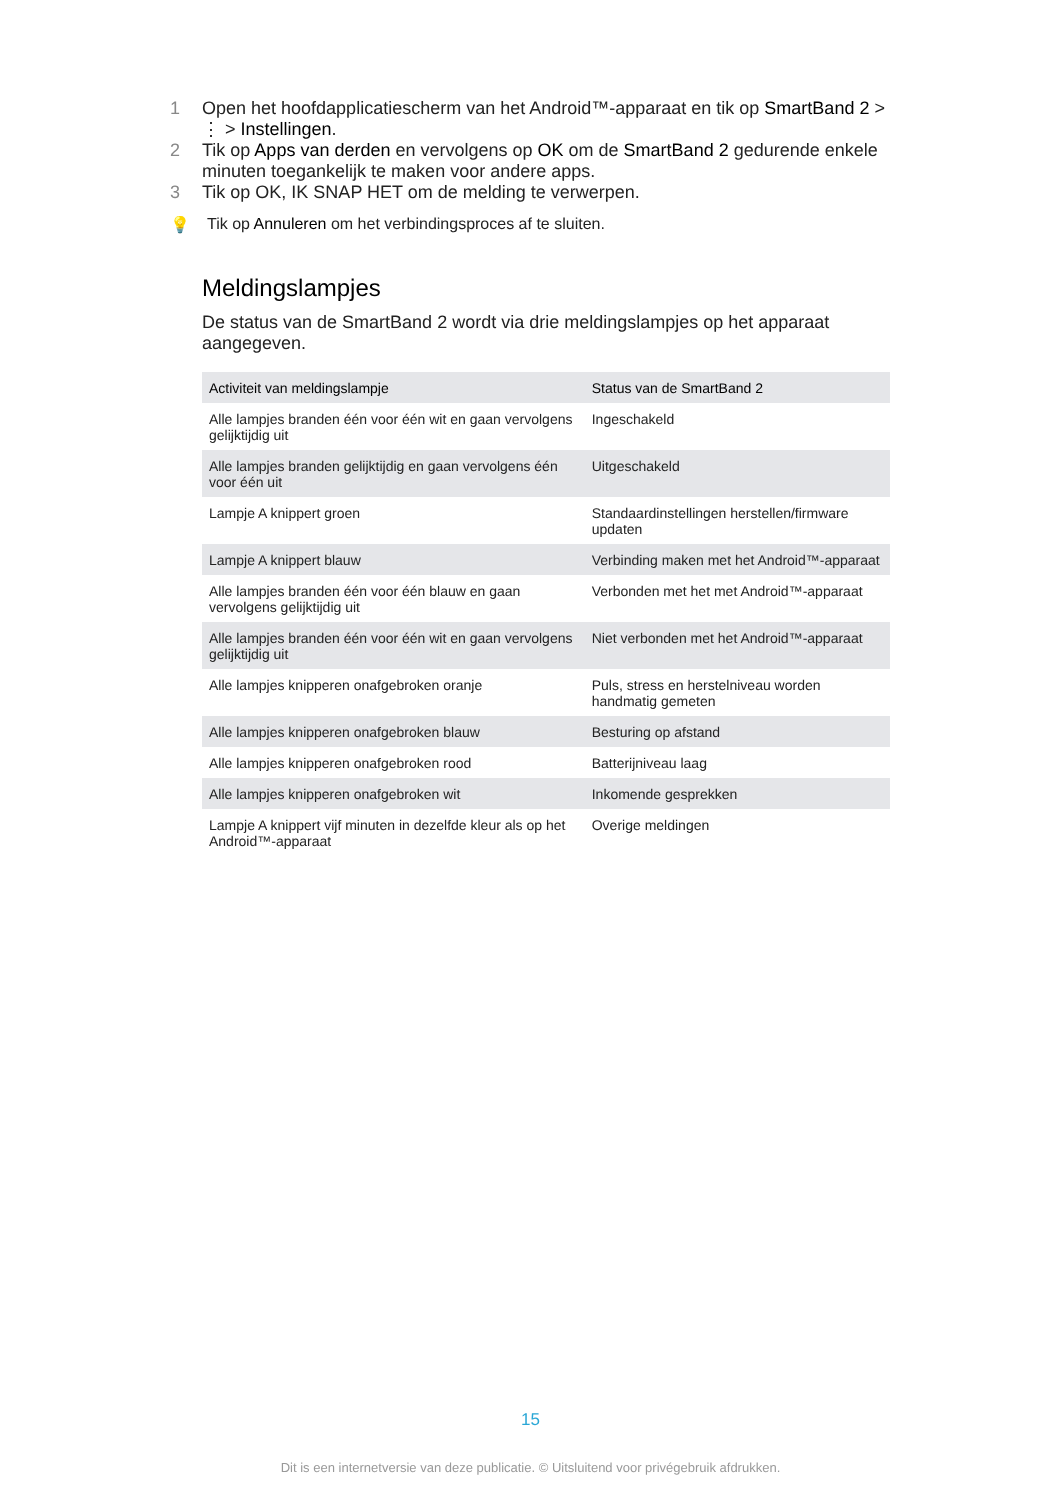1 Open het hoofdapplicatiescherm van het Android™-apparaat en tik op SmartBand 2 > ⋮ > Instellingen.
2 Tik op Apps van derden en vervolgens op OK om de SmartBand 2 gedurende enkele minuten toegankelijk te maken voor andere apps.
3 Tik op OK, IK SNAP HET om de melding te verwerpen.
💡 Tik op Annuleren om het verbindingsproces af te sluiten.
Meldingslampjes
De status van de SmartBand 2 wordt via drie meldingslampjes op het apparaat aangegeven.
| Activiteit van meldingslampje | Status van de SmartBand 2 |
| --- | --- |
| Alle lampjes branden één voor één wit en gaan vervolgens gelijktijdig uit | Ingeschakeld |
| Alle lampjes branden gelijktijdig en gaan vervolgens één voor één uit | Uitgeschakeld |
| Lampje A knippert groen | Standaardinstellingen herstellen/firmware updaten |
| Lampje A knippert blauw | Verbinding maken met het Android™-apparaat |
| Alle lampjes branden één voor één blauw en gaan vervolgens gelijktijdig uit | Verbonden met het met Android™-apparaat |
| Alle lampjes branden één voor één wit en gaan vervolgens gelijktijdig uit | Niet verbonden met het Android™-apparaat |
| Alle lampjes knipperen onafgebroken oranje | Puls, stress en herstelniveau worden handmatig gemeten |
| Alle lampjes knipperen onafgebroken blauw | Besturing op afstand |
| Alle lampjes knipperen onafgebroken rood | Batterijniveau laag |
| Alle lampjes knipperen onafgebroken wit | Inkomende gesprekken |
| Lampje A knippert vijf minuten in dezelfde kleur als op het Android™-apparaat | Overige meldingen |
15
Dit is een internetversie van deze publicatie. © Uitsluitend voor privégebruik afdrukken.